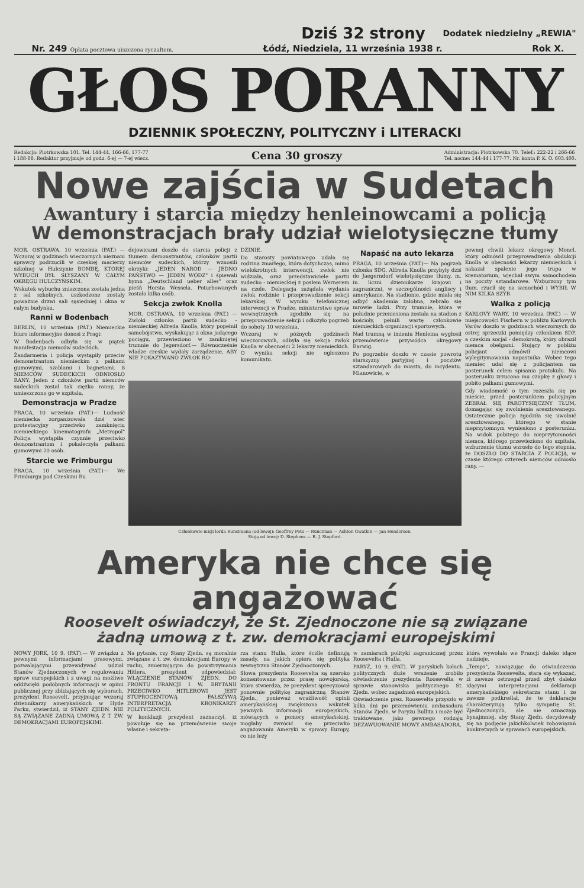Dziś 32 strony Dodatek niedzielny „REWIA"
Nr. 249 Opłata pocztowa uiszczona ryczałtem. Łódź, Niedziela, 11 września 1938 r. Rok X.
GŁOS PORANNY
DZIENNIK SPOŁECZNY, POLITYCZNY i LITERACKI
Redakcja: Piotrkowska 101. Tel. 144-44, 166-66, 177-77
i 188-88. Redaktor przyjmuje od godz. 6-ej — 7-ej wiecz. Cena 30 groszy Administracja: Piotrkowska 70. Telef.: 222-22 i 266-66
Tel. nocne: 144-44 i 177-77. Nr. konta P. K. O. 603.400.
Nowe zajścia w Sudetach
Awantury i starcia między henleinowcami a policją
W demonstracjach brały udział wielotysięczne tłumy
MOR. OSTRAWA, 10 września (PAT.) — Wczoraj w godzinach wieczornych nieznani sprawcy podrzucili w czeskiej macierzy szkolnej w Hulczynie BOMBĘ, KTÓREJ WYBUCH BYŁ SŁYSZANY W CAŁYM OKRĘGU HULCZYŃSKIM.
Wskutek wybuchu zniszczona została jedna z sal szkolnych, uszkodzone zostały poważnie drzwi sali sąsiedniej i okna w całym budynku.
Ranni w Bodenbach
BERLIN, 10 września (PAT.) Niemieckie biuro informacyjne donosi z Pragi:
W Bodenbach odbyła się w piątek manifestacja niemców sudeckich.
Żandarmeria i policja wystąpiły przeciw demonstrantom niemieckim z pałkami gumowymi, szablami i bagnetami. 8 NIEMCÓW SUDECKICH ODNIOSŁO RANY. Jeden z członków partii niemców sudeckich został tak ciężko ranny, że umieszczono go w szpitalu.
Demonstracja w Pradze
PRAGA, 10 września (PAT.)— Ludność niemiecka zorganizowała dziś wiec protestacyjny przeciwko zamknięciu niemieckiego kinematografu „Metropol" Policja wystąpiła czynnie przeciwko demonstrantom i pokaleczyła pałkami gumowymi 20 osób.
Starcie we Frimburgu
PRAGA, 10 września (PAT.)— We Frimburgu pod Czeskimi Bu
dejowicami doszło do starcia policji z tłumem demonstrantów, członków partii niemców sudeckich, którzy wznosili okrzyki: „JEDEN NARÓD — JEDNO PAŃSTWO — JEDEN WÓDZ" i śpiewali hymn „Deutschland ueber alles" oraz pieśń Horsta Wessela. Poturbowanych zostało kilka osób.
Sekcja zwłok Knolla
MOR. OSTRAWA, 10 września (PAT.) — Zwłoki członka partii sudecko - niemieckiej Alfreda Knolla, który popełnił samobójstwo, wyskakując z okna jadącego pociągu, przewieziono w zamkniętej trumnie do Jegersdorf.— Równocześnie władze czeskie wydały zarządzenie, ABY NIE POKAZYWANO ZWŁOK RO-
DZINIE.
Do starosty powiatowego udała się rodzina zmarłego, która dotychczas, mimo wielokrotnych interwencji, zwłok nie widziała, oraz przedstawiciele partii sudecko - niemieckiej z posłem Wernerem na czele. Delegacja zażądała wydania zwłok rodzinie i przeprowadzenie sekcji lekarskiej. W wyniku telefonicznej interwencji w Pradze, ministerstwo spraw wewnętrznych zgodziło się na przeprowadzenie sekcji i odłożyło pogrzeb do soboty 10 września.
Wczoraj w późnych godzinach wieczorowych, odbyła się sekcja zwłok Knolla w obecności 2 lekarzy niemieckich. O wyniku sekcji nie ogłoszono komunikatu.
Napaść na auto lekarza
PRAGA, 10 września (PAT.)— Na pogrzeb członka SDG. Alfreda Knolla przybyły dziś do Jaegerndorf wielotysięczne tłumy, m. in. liczni dziennikarze krajowi i zagraniczni, w szczególności angliscy i amerykanie. Na stadionie, gdzie miała się odbyć akademia żałobna, zebrało się mrowie ludzi. Przy trumnie, która w południe przeniesiona została na stadion z kościoły, pełnili wartę członkowie niemieckich organizacji sportowych.
Nad trumną w imieniu Henleina wygłosił przemówienie przywódca okręgowy Barwig.
Po pogrzebie doszło w czasie powrotu starszyzny partyjnej i pocztów sztandarowych do miasta, do incydentu. Mianowicie, w
Członkowie misji lorda Runcimana (od lewej): Geoffrey Peto — Runciman — Ashton Gwatkin — Jan Henderson.
Stoją od lewej: D. Stephens — R. J. Stopford.
pewnej chwili lekarz okręgowy Moncl, który odmówił przeprowadzenia obdukcji Knolla w obecności lekarzy niemieckich i nakazał spalenie jego trupa w krematorium, wjechał swym samochodem na poczty sztandarowe. Wzburzony tym tłum, rzucił się na samochód i WYBIŁ W NIM KILKA SZYB.
Walka z policją
KARLOVY WARY, 10 września (PAT.) — W miejscowości Fischern w pobliżu Karlovych Varów doszło w godzinach wieczornych do ostrej sprzeczki pomiędzy członkiem SDP. a czeskim socjal - demokratą, który obraził niemca obelgami. Stojący w pobliżu policjant odmówił niemcowi wylegitymowania napastnika. Wobec tego niemiec udał się z policjantem na posterunek celem spisania protokułu. Na posterunku zrzucono mu czapkę z głowy i pobito pałkami gumowymi.
Gdy wiadomość o tym rozeszła się po mieście, przed posterunkiem policyjnym ZEBRAŁ SIĘ PAROTYSIĘCZNY TŁUM, domagając się zwolnienia aresztowanego. Ostatecznie policja zgodziła się uwolnić aresztowanego, którego w stanie nieprzytomnym wyniesiono z posterunku. Na widok pobitego do nieprzytomności niemca, którego przewieziono do szpitala, wzburzenie tłumu wzrosło do tego stopnia, że DOSZŁO DO STARCIA Z POLICJĄ, w czasie którego czterech niemców odniosło rany. —
Ameryka nie chce się angażować
Roosevelt oświadczył, że St. Zjednoczone nie są związane
żadną umową z t. zw. demokracjami europejskimi
NOWY JORK, 10 9. (PAT).— W związku z pewnymi informacjami prasowymi, pozwalającymi przewidywać udział Stanów Zjednoczonych w regulowaniu spraw europejskich i z uwagi na możliwe oddźwięki podobnych informacji w opinii publicznej przy zbliżających się wyborach, prezydent Roosevelt, przyjmując wczoraj dziennikarzy amerykańskich w Hyde Parku, stwierdził, iż STANY ZJEDN. NIE SĄ ZWIĄZANE ŻADNĄ UMOWĄ Z T. ZW. DEMOKRACJAMI EUROPEJSKIMI.
Na pytanie, czy Stany Zjedn. są moralnie związane z t. zw. demokracjami Europy w ruchu, zmierzającym do powstrzymania Hitlera, prezydent odpowiedział: WŁĄCZENIE STANÓW ZJEDN. DO FRONTU FRANCJI I W. BRYTANII PRZECIWKO HITLEROWI JEST STUPROCENTOWĄ FAŁSZYWĄ INTERPRETACJĄ KRONIKARZY POLITYCZNYCH.
W konkluzji prezydent zaznaczył, iż powołuje się na przemówienie swoje własne i sekreta-
rza stanu Hulla, które ściśle definiują zasady, na jakich opiera się polityka zewnętrzna Stanów Zjednoczonych.
Słowa prezydenta Roosevelta są szeroko komentowane przez prasę nowojorską, która stwierdza, że prezydent sprecyzował ponownie politykę zagraniczną Stanów Zjedn., ponieważ wrażliwość opinii amerykańskiej zwiększona wskutek pewnych informacji europejskich, mówiących o pomocy amerykańskiej, mogłaby zwrócić się przeciwko angażowaniu Ameryki w sprawy Europy, co nie leży
w zamiarach polityki zagranicznej przez Roosevelta i Hulla.
PARYŻ, 10 9. (PAT). W paryskich kołach politycznych duże wrażenie zrobiło oświadczenie prezydenta Roosevelta w sprawie stanowiska politycznego St. Zjedn. wobec zagadnień europejskich.
Oświadczenie prez. Roosevelta przyszło w kilka dni po przemówieniu ambasadora Stanów Zjedn. w Paryżu Bullita i może być traktowane, jako pewnego rodzaju DEZAWUOWANIE MOWY AMBASADORA,
która wywołała we Francji daleko idące nadzieje.
„Temps", nawiązując do oświadczenia prezydenta Roosevelta, stara się wykazać, iż zawsze ostrzegał przed zbyt daleko idącymi interpretacjami deklaracji amerykańskiego sekretarza stanu i że zawsze podkreślał, że te deklaracje charakteryzują tylko sympatię St. Zjednoczonych, ale nie oznaczają bynajmniej, aby Stany Zjedn. decydowały się na podjęcie jakichkolwiek zobowiązań konkretnych w sprawach europejskich.